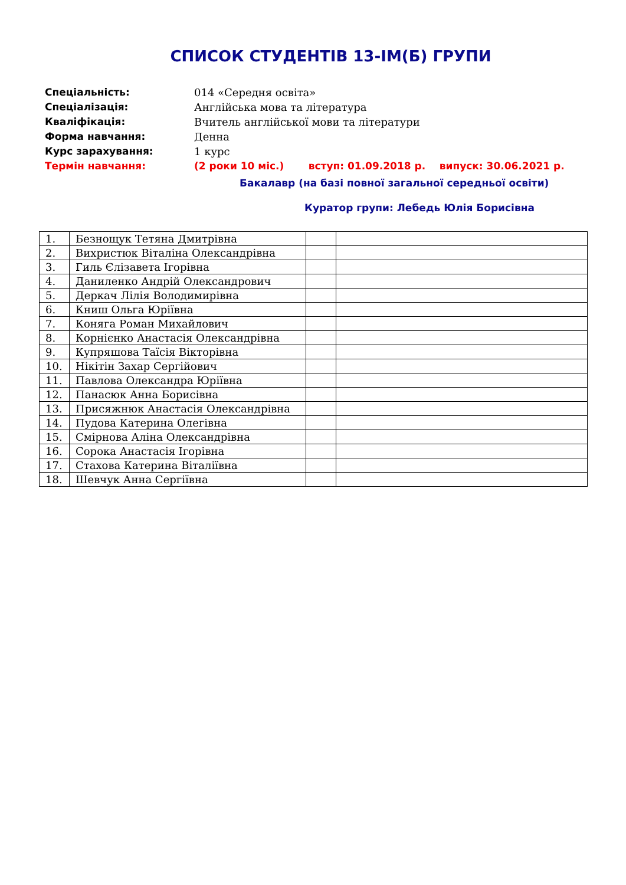СПИСОК СТУДЕНТІВ 13-ІМ(Б) ГРУПИ
Спеціальність: 014 «Середня освіта»
Спеціалізація: Англійська мова та література
Кваліфікація: Вчитель англійської мови та літератури
Форма навчання: Денна
Курс зарахування: 1 курс
Термін навчання: (2 роки 10 міс.) вступ: 01.09.2018 р. випуск: 30.06.2021 р.
Бакалавр (на базі повної загальної середньої освіти)
Куратор групи: Лебедь Юлія Борисівна
| 1. | Безнощук Тетяна Дмитрівна | | |
| 2. | Вихристюк Віталіна Олександрівна | | |
| 3. | Гиль Єлізавета Ігорівна | | |
| 4. | Даниленко Андрій Олександрович | | |
| 5. | Деркач Лілія Володимирівна | | |
| 6. | Книш Ольга Юріївна | | |
| 7. | Коняга Роман Михайлович | | |
| 8. | Корнієнко Анастасія Олександрівна | | |
| 9. | Купряшова Таїсія Вікторівна | | |
| 10. | Нікітін Захар Сергійович | | |
| 11. | Павлова Олександра Юріївна | | |
| 12. | Панасюк Анна Борисівна | | |
| 13. | Присяжнюк Анастасія Олександрівна | | |
| 14. | Пудова Катерина Олегівна | | |
| 15. | Смірнова Аліна Олександрівна | | |
| 16. | Сорока Анастасія Ігорівна | | |
| 17. | Стахова Катерина Віталіївна | | |
| 18. | Шевчук Анна Сергіївна | | |